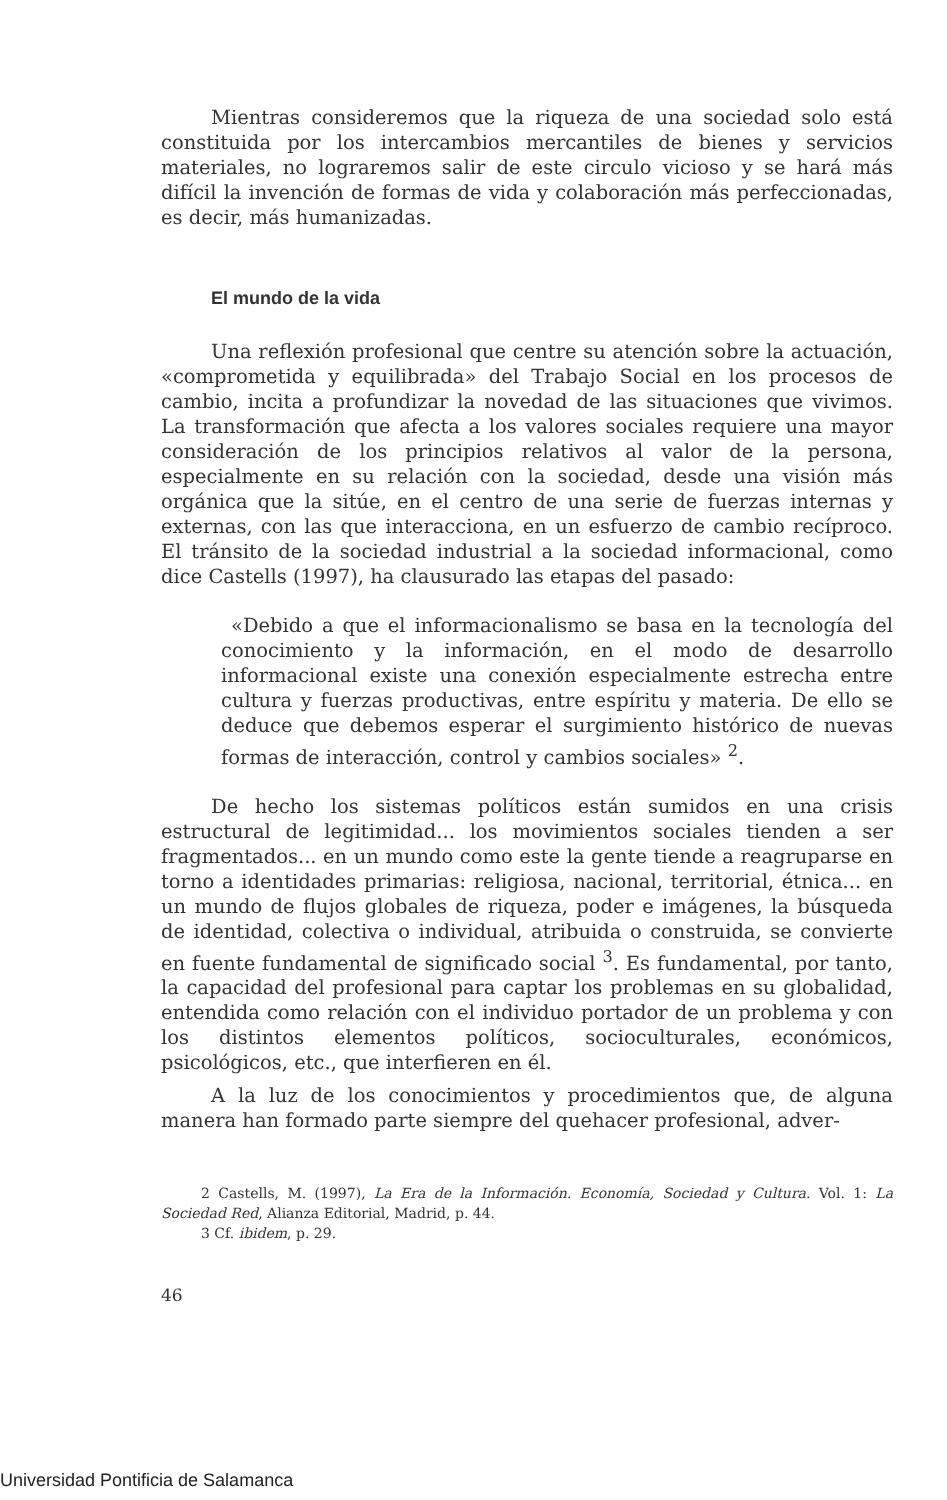Mientras consideremos que la riqueza de una sociedad solo está constituida por los intercambios mercantiles de bienes y servicios materiales, no lograremos salir de este circulo vicioso y se hará más difícil la invención de formas de vida y colaboración más perfeccionadas, es decir, más humanizadas.
El mundo de la vida
Una reflexión profesional que centre su atención sobre la actuación, «comprometida y equilibrada» del Trabajo Social en los procesos de cambio, incita a profundizar la novedad de las situaciones que vivimos. La transformación que afecta a los valores sociales requiere una mayor consideración de los principios relativos al valor de la persona, especialmente en su relación con la sociedad, desde una visión más orgánica que la sitúe, en el centro de una serie de fuerzas internas y externas, con las que interacciona, en un esfuerzo de cambio recíproco. El tránsito de la sociedad industrial a la sociedad informacional, como dice Castells (1997), ha clausurado las etapas del pasado:
«Debido a que el informacionalismo se basa en la tecnología del conocimiento y la información, en el modo de desarrollo informacional existe una conexión especialmente estrecha entre cultura y fuerzas productivas, entre espíritu y materia. De ello se deduce que debemos esperar el surgimiento histórico de nuevas formas de interacción, control y cambios sociales» <sup>2</sup>.
De hecho los sistemas políticos están sumidos en una crisis estructural de legitimidad... los movimientos sociales tienden a ser fragmentados... en un mundo como este la gente tiende a reagruparse en torno a identidades primarias: religiosa, nacional, territorial, étnica... en un mundo de flujos globales de riqueza, poder e imágenes, la búsqueda de identidad, colectiva o individual, atribuida o construida, se convierte en fuente fundamental de significado social <sup>3</sup>. Es fundamental, por tanto, la capacidad del profesional para captar los problemas en su globalidad, entendida como relación con el individuo portador de un problema y con los distintos elementos políticos, socioculturales, económicos, psicológicos, etc., que interfieren en él.
A la luz de los conocimientos y procedimientos que, de alguna manera han formado parte siempre del quehacer profesional, adver-
2 Castells, M. (1997), La Era de la Información. Economía, Sociedad y Cultura. Vol. 1: La Sociedad Red, Alianza Editorial, Madrid, p. 44.
3 Cf. ibidem, p. 29.
46
Universidad Pontificia de Salamanca